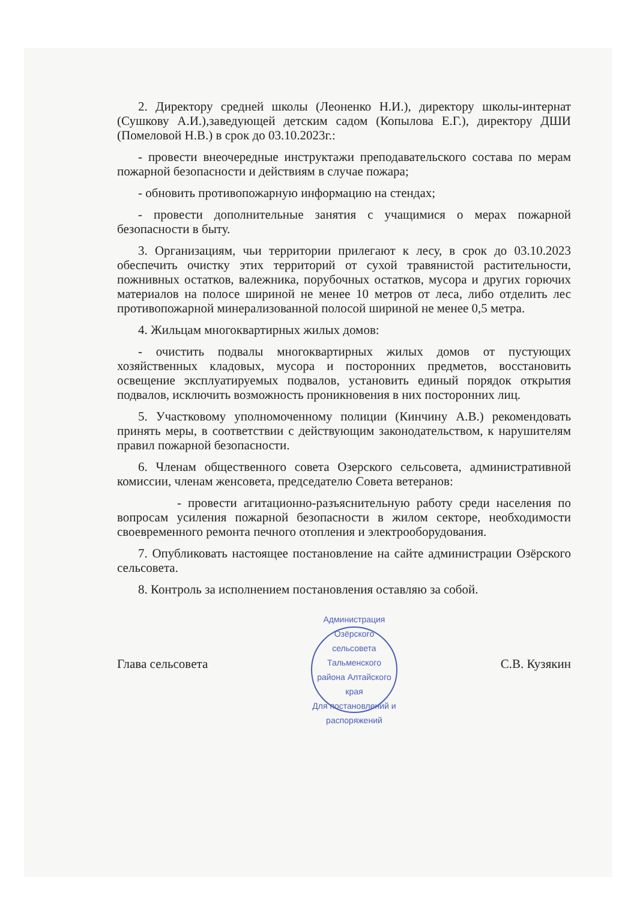2. Директору средней школы (Леоненко Н.И.), директору школы-интернат (Сушкову А.И.),заведующей детским садом (Копылова Е.Г.), директору ДШИ (Помеловой Н.В.) в срок до 03.10.2023г.:
- провести внеочередные инструктажи преподавательского состава по мерам пожарной безопасности и действиям в случае пожара;
- обновить противопожарную информацию на стендах;
- провести дополнительные занятия с учащимися о мерах пожарной безопасности в быту.
3. Организациям, чьи территории прилегают к лесу, в срок до 03.10.2023 обеспечить очистку этих территорий от сухой травянистой растительности, пожнивных остатков, валежника, порубочных остатков, мусора и других горючих материалов на полосе шириной не менее 10 метров от леса, либо отделить лес противопожарной минерализованной полосой шириной не менее 0,5 метра.
4. Жильцам многоквартирных жилых домов:
- очистить подвалы многоквартирных жилых домов от пустующих хозяйственных кладовых, мусора и посторонних предметов, восстановить освещение эксплуатируемых подвалов, установить единый порядок открытия подвалов, исключить возможность проникновения в них посторонних лиц.
5. Участковому уполномоченному полиции (Кинчину А.В.) рекомендовать принять меры, в соответствии с действующим законодательством, к нарушителям правил пожарной безопасности.
6. Членам общественного совета Озерского сельсовета, административной комиссии, членам женсовета, председателю Совета ветеранов:
- провести агитационно-разъяснительную работу среди населения по вопросам усиления пожарной безопасности в жилом секторе, необходимости своевременного ремонта печного отопления и электрооборудования.
7. Опубликовать настоящее постановление на сайте администрации Озёрского сельсовета.
8. Контроль за исполнением постановления оставляю за собой.
Глава сельсовета
Администрация Озёрского сельсовета Тальменского района Алтайского края
Для постановлений и распоряжений
С.В. Кузякин